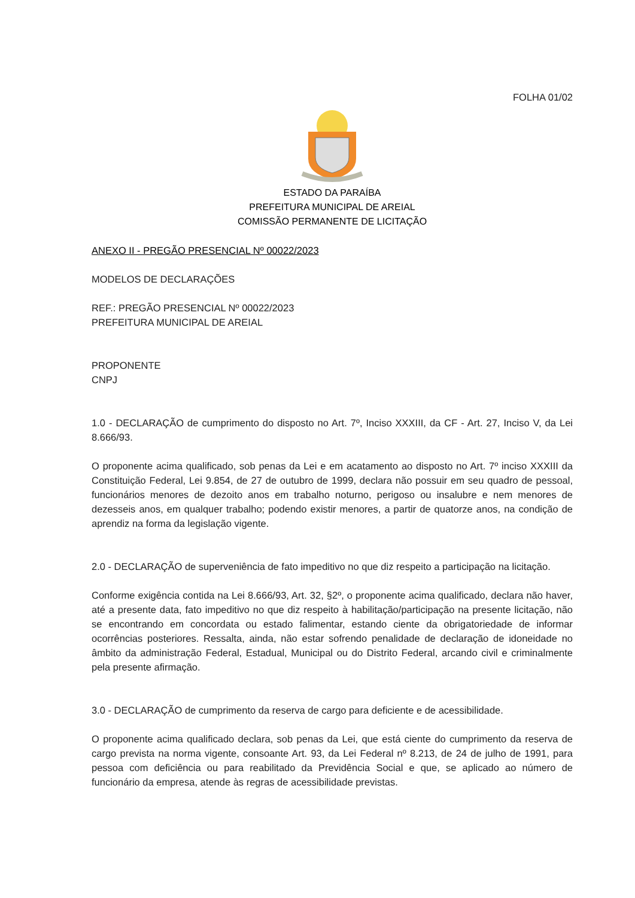FOLHA 01/02
ESTADO DA PARAÍBA
PREFEITURA MUNICIPAL DE AREIAL
COMISSÃO PERMANENTE DE LICITAÇÃO
ANEXO II - PREGÃO PRESENCIAL Nº 00022/2023
MODELOS DE DECLARAÇÕES
REF.: PREGÃO PRESENCIAL Nº 00022/2023
PREFEITURA MUNICIPAL DE AREIAL
PROPONENTE
CNPJ
1.0 - DECLARAÇÃO de cumprimento do disposto no Art. 7º, Inciso XXXIII, da CF - Art. 27, Inciso V, da Lei 8.666/93.
O proponente acima qualificado, sob penas da Lei e em acatamento ao disposto no Art. 7º inciso XXXIII da Constituição Federal, Lei 9.854, de 27 de outubro de 1999, declara não possuir em seu quadro de pessoal, funcionários menores de dezoito anos em trabalho noturno, perigoso ou insalubre e nem menores de dezesseis anos, em qualquer trabalho; podendo existir menores, a partir de quatorze anos, na condição de aprendiz na forma da legislação vigente.
2.0 - DECLARAÇÃO de superveniência de fato impeditivo no que diz respeito a participação na licitação.
Conforme exigência contida na Lei 8.666/93, Art. 32, §2º, o proponente acima qualificado, declara não haver, até a presente data, fato impeditivo no que diz respeito à habilitação/participação na presente licitação, não se encontrando em concordata ou estado falimentar, estando ciente da obrigatoriedade de informar ocorrências posteriores. Ressalta, ainda, não estar sofrendo penalidade de declaração de idoneidade no âmbito da administração Federal, Estadual, Municipal ou do Distrito Federal, arcando civil e criminalmente pela presente afirmação.
3.0 - DECLARAÇÃO de cumprimento da reserva de cargo para deficiente e de acessibilidade.
O proponente acima qualificado declara, sob penas da Lei, que está ciente do cumprimento da reserva de cargo prevista na norma vigente, consoante Art. 93, da Lei Federal nº 8.213, de 24 de julho de 1991, para pessoa com deficiência ou para reabilitado da Previdência Social e que, se aplicado ao número de funcionário da empresa, atende às regras de acessibilidade previstas.